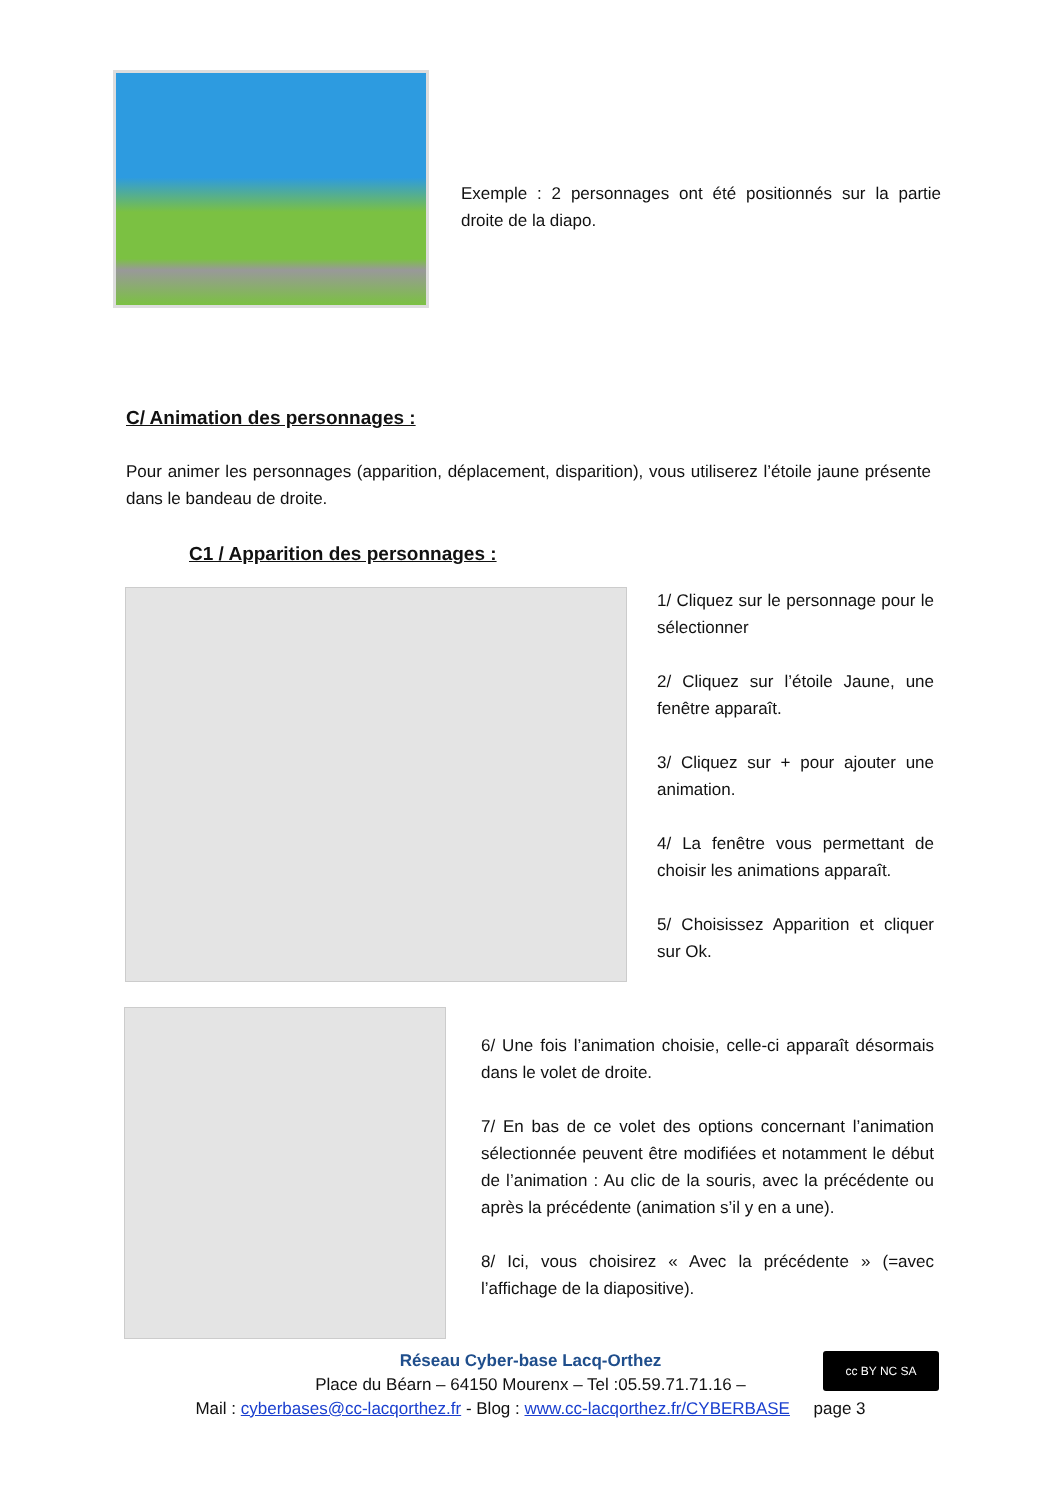Exemple : 2 personnages ont été positionnés sur la partie droite de la diapo.
C/ Animation des personnages :
Pour animer les personnages (apparition, déplacement, disparition), vous utiliserez l’étoile jaune présente dans le bandeau de droite.
C1 / Apparition des personnages :
1/ Cliquez sur le personnage pour le sélectionner
2/ Cliquez sur l’étoile Jaune, une fenêtre apparaît.
3/ Cliquez sur + pour ajouter une animation.
4/ La fenêtre vous permettant de choisir les animations apparaît.
5/ Choisissez Apparition et cliquer sur Ok.
6/ Une fois l’animation choisie, celle-ci apparaît désormais dans le volet de droite.
7/ En bas de ce volet des options concernant l’animation sélectionnée peuvent être modifiées et notamment le début de l’animation : Au clic de la souris, avec la précédente ou après la précédente (animation s’il y en a une).
8/ Ici, vous choisirez « Avec la précédente » (=avec l’affichage de la diapositive).
cc BY NC SA
Réseau Cyber-base Lacq-Orthez
Place du Béarn – 64150 Mourenx – Tel :05.59.71.71.16 –
Mail : cyberbases@cc-lacqorthez.fr - Blog : www.cc-lacqorthez.fr/CYBERBASE page 3